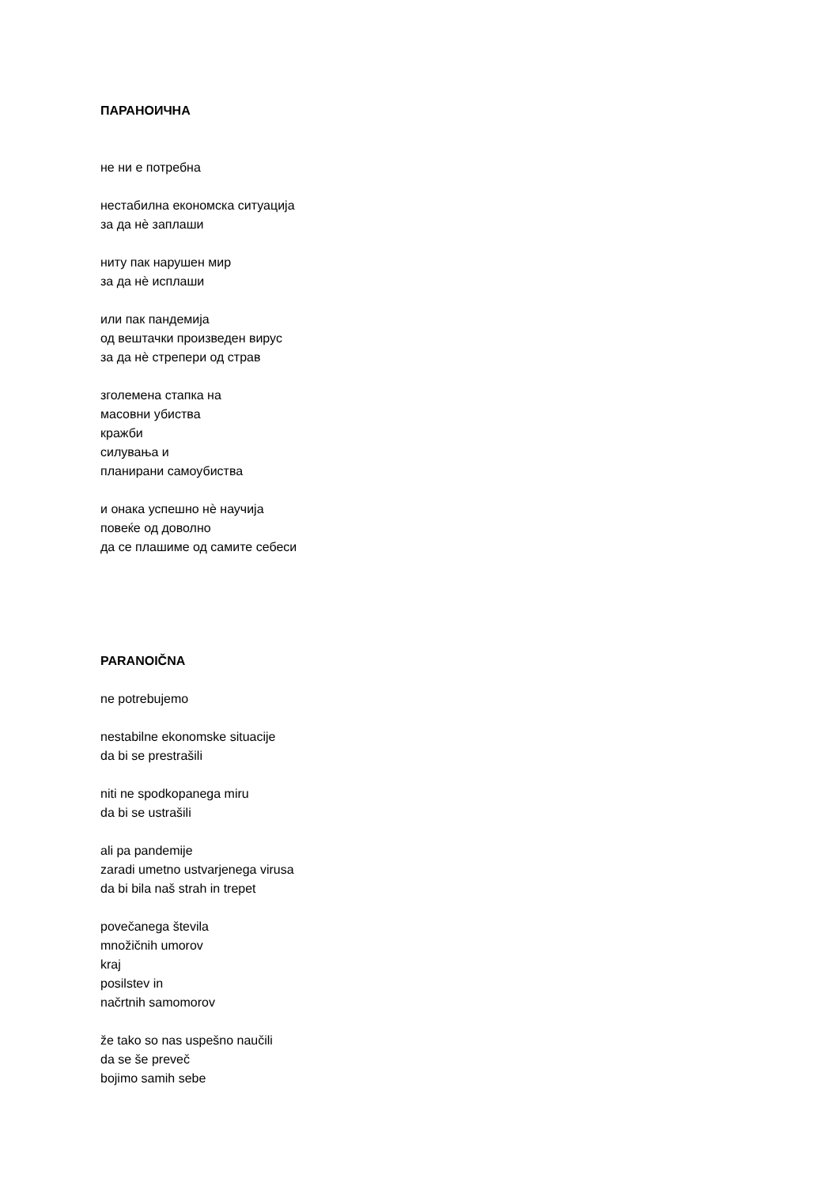ПАРАНОИЧНА
не ни е потребна
нестабилна економска ситуација
за да нѐ заплаши
ниту пак нарушен мир
за да нѐ исплаши
или пак пандемија
од вештачки произведен вирус
за да нѐ стрепери од страв
зголемена стапка на
масовни убиства
кражби
силувања и
планирани самоубиства
и онака успешно нѐ научија
повеќе од доволно
да се плашиме од самите себеси
PARANOIČNA
ne potrebujemo
nestabilne ekonomske situacije
da bi se prestrašili
niti ne spodkopanega miru
da bi se ustrašili
ali pa pandemije
zaradi umetno ustvarjenega virusa
da bi bila naš strah in trepet
povečanega števila
množičnih umorov
kraj
posilstev in
načrtnih samomorov
že tako so nas uspešno naučili
da se še preveč
bojimo samih sebe